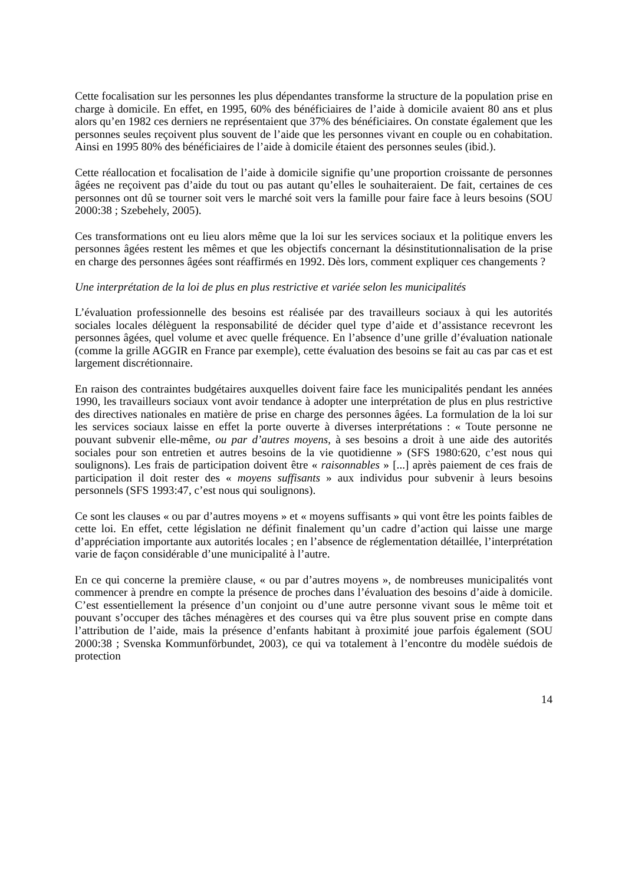Cette focalisation sur les personnes les plus dépendantes transforme la structure de la population prise en charge à domicile. En effet, en 1995, 60% des bénéficiaires de l’aide à domicile avaient 80 ans et plus alors qu’en 1982 ces derniers ne représentaient que 37% des bénéficiaires. On constate également que les personnes seules reçoivent plus souvent de l’aide que les personnes vivant en couple ou en cohabitation. Ainsi en 1995 80% des bénéficiaires de l’aide à domicile étaient des personnes seules (ibid.).
Cette réallocation et focalisation de l’aide à domicile signifie qu’une proportion croissante de personnes âgées ne reçoivent pas d’aide du tout ou pas autant qu’elles le souhaiteraient. De fait, certaines de ces personnes ont dû se tourner soit vers le marché soit vers la famille pour faire face à leurs besoins (SOU 2000:38 ; Szebehely, 2005).
Ces transformations ont eu lieu alors même que la loi sur les services sociaux et la politique envers les personnes âgées restent les mêmes et que les objectifs concernant la désinstitutionnalisation de la prise en charge des personnes âgées sont réaffirmés en 1992. Dès lors, comment expliquer ces changements ?
Une interprétation de la loi de plus en plus restrictive et variée selon les municipalités
L’évaluation professionnelle des besoins est réalisée par des travailleurs sociaux à qui les autorités sociales locales délèguent la responsabilité de décider quel type d’aide et d’assistance recevront les personnes âgées, quel volume et avec quelle fréquence. En l’absence d’une grille d’évaluation nationale (comme la grille AGGIR en France par exemple), cette évaluation des besoins se fait au cas par cas et est largement discrétionnaire.
En raison des contraintes budgétaires auxquelles doivent faire face les municipalités pendant les années 1990, les travailleurs sociaux vont avoir tendance à adopter une interprétation de plus en plus restrictive des directives nationales en matière de prise en charge des personnes âgées. La formulation de la loi sur les services sociaux laisse en effet la porte ouverte à diverses interprétations : « Toute personne ne pouvant subvenir elle-même, ou par d’autres moyens, à ses besoins a droit à une aide des autorités sociales pour son entretien et autres besoins de la vie quotidienne » (SFS 1980:620, c’est nous qui soulignons). Les frais de participation doivent être « raisonnables » [...] après paiement de ces frais de participation il doit rester des « moyens suffisants » aux individus pour subvenir à leurs besoins personnels (SFS 1993:47, c’est nous qui soulignons).
Ce sont les clauses « ou par d’autres moyens » et « moyens suffisants » qui vont être les points faibles de cette loi. En effet, cette législation ne définit finalement qu’un cadre d’action qui laisse une marge d’appréciation importante aux autorités locales ; en l’absence de réglementation détaillée, l’interprétation varie de façon considérable d’une municipalité à l’autre.
En ce qui concerne la première clause, « ou par d’autres moyens », de nombreuses municipalités vont commencer à prendre en compte la présence de proches dans l’évaluation des besoins d’aide à domicile. C’est essentiellement la présence d’un conjoint ou d’une autre personne vivant sous le même toit et pouvant s’occuper des tâches ménagères et des courses qui va être plus souvent prise en compte dans l’attribution de l’aide, mais la présence d’enfants habitant à proximité joue parfois également (SOU 2000:38 ; Svenska Kommunförbundet, 2003), ce qui va totalement à l’encontre du modèle suédois de protection
14